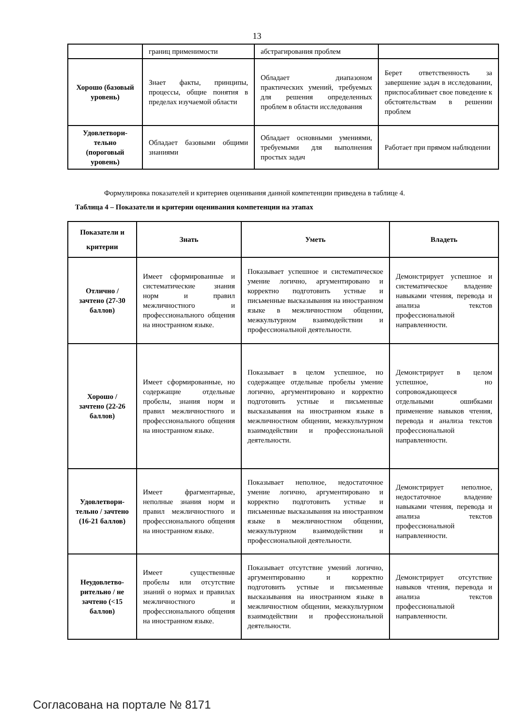13
| | границ применимости | абстрагирования проблем | |
| Хорошо (базовый уровень) | Знает факты, принципы, процессы, общие понятия в пределах изучаемой области | Обладает диапазоном практических умений, требуемых для решения определенных проблем в области исследования | Берет ответственность за завершение задач в исследовании, приспосабливает свое поведение к обстоятельствам в решении проблем |
| Удовлетвори-тельно (пороговый уровень) | Обладает базовыми общими знаниями | Обладает основными умениями, требуемыми для выполнения простых задач | Работает при прямом наблюдении |
Формулировка показателей и критериев оценивания данной компетенции приведена в таблице 4.
Таблица 4 – Показатели и критерии оценивания компетенции на этапах
| Показатели и критерии | Знать | Уметь | Владеть |
| --- | --- | --- | --- |
| Отлично / зачтено (27-30 баллов) | Имеет сформированные и систематические знания норм и правил межличностного и профессионального общения на иностранном языке. | Показывает успешное и систематическое умение логично, аргументировано и корректно подготовить устные и письменные высказывания на иностранном языке в межличностном общении, межкультурном взаимодействии и профессиональной деятельности. | Демонстрирует успешное и систематическое владение навыками чтения, перевода и анализа текстов профессиональной направленности. |
| Хорошо / зачтено (22-26 баллов) | Имеет сформированные, но содержащие отдельные пробелы, знания норм и правил межличностного и профессионального общения на иностранном языке. | Показывает в целом успешное, но содержащее отдельные пробелы умение логично, аргументировано и корректно подготовить устные и письменные высказывания на иностранном языке в межличностном общении, межкультурном взаимодействии и профессиональной деятельности. | Демонстрирует в целом успешное, но сопровождающееся отдельными ошибками применение навыков чтения, перевода и анализа текстов профессиональной направленности. |
| Удовлетвори-тельно / зачтено (16-21 баллов) | Имеет фрагментарные, неполные знания норм и правил межличностного и профессионального общения на иностранном языке. | Показывает неполное, недостаточное умение логично, аргументировано и корректно подготовить устные и письменные высказывания на иностранном языке в межличностном общении, межкультурном взаимодействии и профессиональной деятельности. | Демонстрирует неполное, недостаточное владение навыками чтения, перевода и анализа текстов профессиональной направленности. |
| Неудовлетво-рительно / не зачтено (<15 баллов) | Имеет существенные пробелы или отсутствие знаний о нормах и правилах межличностного и профессионального общения на иностранном языке. | Показывает отсутствие умений логично, аргументированно и корректно подготовить устные и письменные высказывания на иностранном языке в межличностном общении, межкультурном взаимодействии и профессиональной деятельности. | Демонстрирует отсутствие навыков чтения, перевода и анализа текстов профессиональной направленности. |
Согласована на портале № 8171